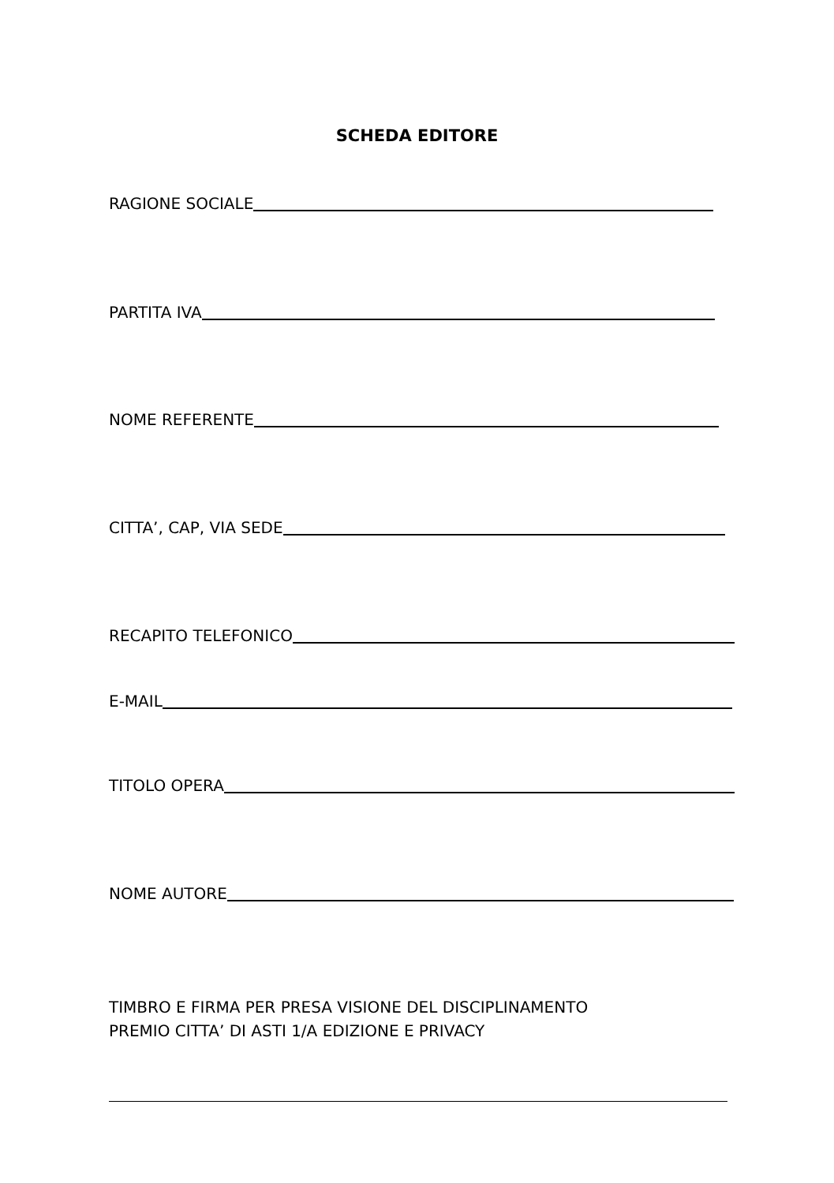SCHEDA EDITORE
RAGIONE SOCIALE
PARTITA IVA
NOME REFERENTE
CITTA’, CAP, VIA SEDE
RECAPITO TELEFONICO
E-MAIL
TITOLO OPERA
NOME AUTORE
TIMBRO E FIRMA PER PRESA VISIONE DEL DISCIPLINAMENTO
PREMIO CITTA’ DI ASTI 1/A EDIZIONE E PRIVACY